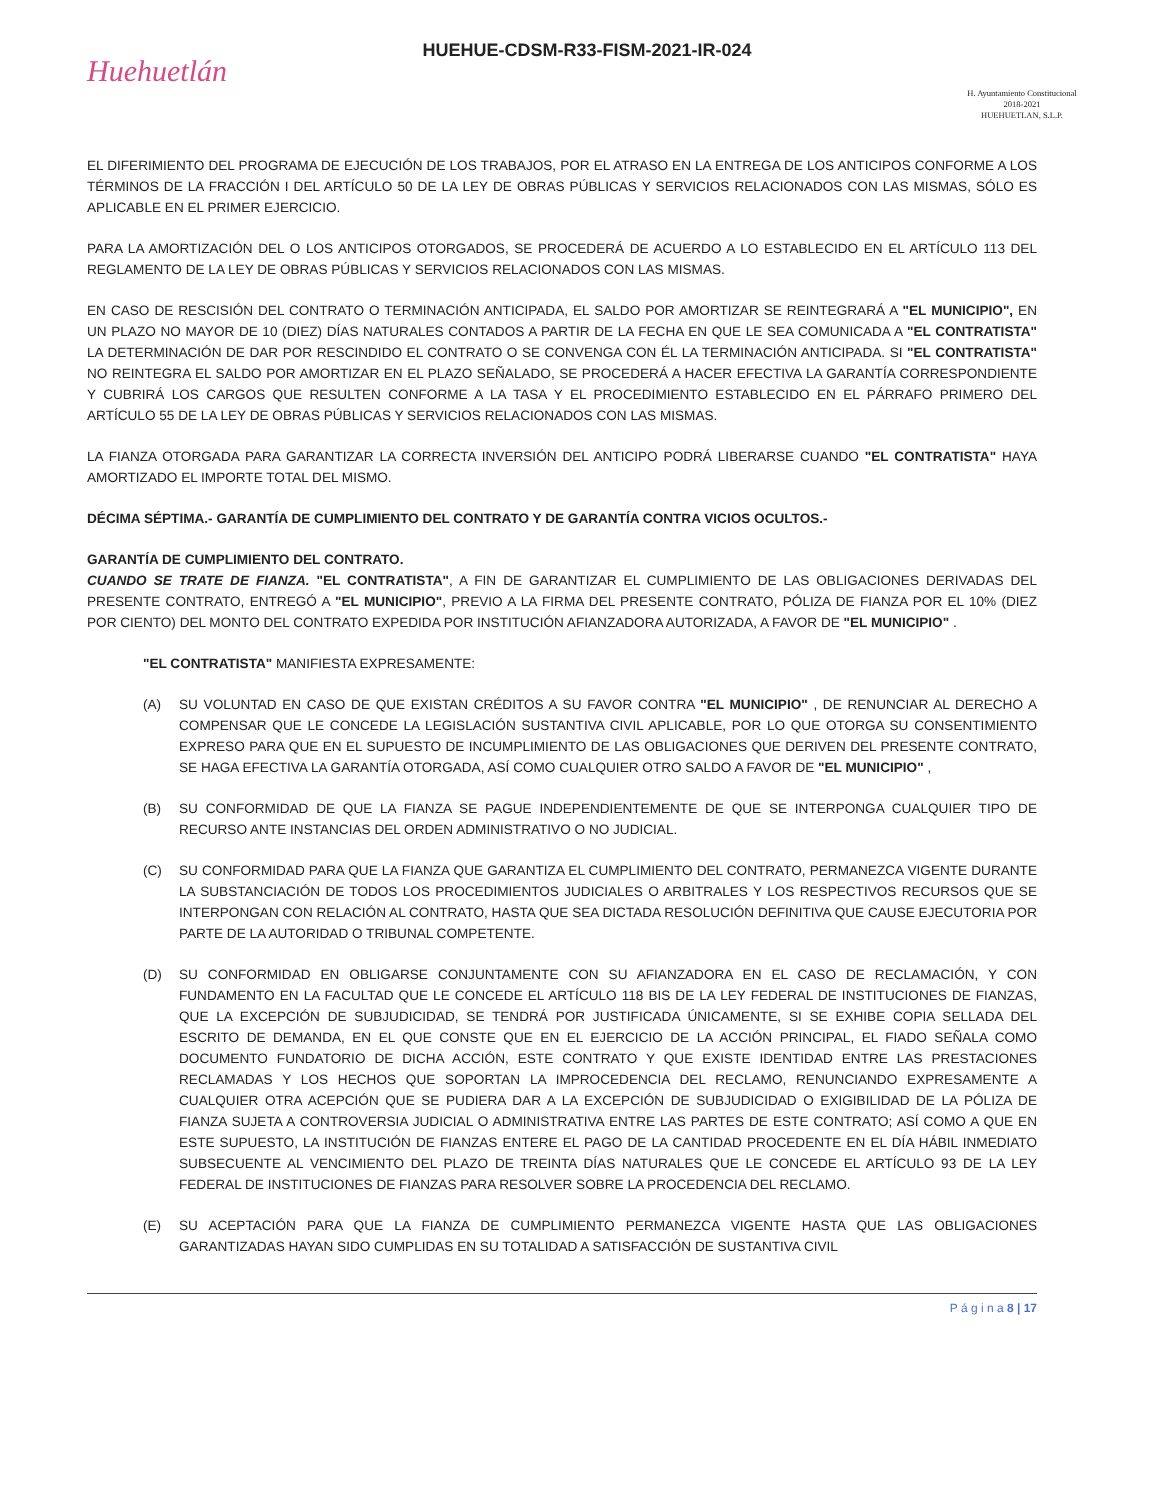Huehuetlán
HUEHUE-CDSM-R33-FISM-2021-IR-024
H. Ayuntamiento Constitucional
2018-2021
HUEHUETLAN, S.L.P.
EL DIFERIMIENTO DEL PROGRAMA DE EJECUCIÓN DE LOS TRABAJOS, POR EL ATRASO EN LA ENTREGA DE LOS ANTICIPOS CONFORME A LOS TÉRMINOS DE LA FRACCIÓN I DEL ARTÍCULO 50 DE LA LEY DE OBRAS PÚBLICAS Y SERVICIOS RELACIONADOS CON LAS MISMAS, SÓLO ES APLICABLE EN EL PRIMER EJERCICIO.
PARA LA AMORTIZACIÓN DEL O LOS ANTICIPOS OTORGADOS, SE PROCEDERÁ DE ACUERDO A LO ESTABLECIDO EN EL ARTÍCULO 113 DEL REGLAMENTO DE LA LEY DE OBRAS PÚBLICAS Y SERVICIOS RELACIONADOS CON LAS MISMAS.
EN CASO DE RESCISIÓN DEL CONTRATO O TERMINACIÓN ANTICIPADA, EL SALDO POR AMORTIZAR SE REINTEGRARÁ A "EL MUNICIPIO", EN UN PLAZO NO MAYOR DE 10 (DIEZ) DÍAS NATURALES CONTADOS A PARTIR DE LA FECHA EN QUE LE SEA COMUNICADA A "EL CONTRATISTA" LA DETERMINACIÓN DE DAR POR RESCINDIDO EL CONTRATO O SE CONVENGA CON ÉL LA TERMINACIÓN ANTICIPADA. SI "EL CONTRATISTA" NO REINTEGRA EL SALDO POR AMORTIZAR EN EL PLAZO SEÑALADO, SE PROCEDERÁ A HACER EFECTIVA LA GARANTÍA CORRESPONDIENTE Y CUBRIRÁ LOS CARGOS QUE RESULTEN CONFORME A LA TASA Y EL PROCEDIMIENTO ESTABLECIDO EN EL PÁRRAFO PRIMERO DEL ARTÍCULO 55 DE LA LEY DE OBRAS PÚBLICAS Y SERVICIOS RELACIONADOS CON LAS MISMAS.
LA FIANZA OTORGADA PARA GARANTIZAR LA CORRECTA INVERSIÓN DEL ANTICIPO PODRÁ LIBERARSE CUANDO "EL CONTRATISTA" HAYA AMORTIZADO EL IMPORTE TOTAL DEL MISMO.
DÉCIMA SÉPTIMA.- GARANTÍA DE CUMPLIMIENTO DEL CONTRATO Y DE GARANTÍA CONTRA VICIOS OCULTOS.-
GARANTÍA DE CUMPLIMIENTO DEL CONTRATO.
CUANDO SE TRATE DE FIANZA. "EL CONTRATISTA", A FIN DE GARANTIZAR EL CUMPLIMIENTO DE LAS OBLIGACIONES DERIVADAS DEL PRESENTE CONTRATO, ENTREGÓ A "EL MUNICIPIO", PREVIO A LA FIRMA DEL PRESENTE CONTRATO, PÓLIZA DE FIANZA POR EL 10% (DIEZ POR CIENTO) DEL MONTO DEL CONTRATO EXPEDIDA POR INSTITUCIÓN AFIANZADORA AUTORIZADA, A FAVOR DE "EL MUNICIPIO" .
"EL CONTRATISTA" MANIFIESTA EXPRESAMENTE:
(A) SU VOLUNTAD EN CASO DE QUE EXISTAN CRÉDITOS A SU FAVOR CONTRA "EL MUNICIPIO" , DE RENUNCIAR AL DERECHO A COMPENSAR QUE LE CONCEDE LA LEGISLACIÓN SUSTANTIVA CIVIL APLICABLE, POR LO QUE OTORGA SU CONSENTIMIENTO EXPRESO PARA QUE EN EL SUPUESTO DE INCUMPLIMIENTO DE LAS OBLIGACIONES QUE DERIVEN DEL PRESENTE CONTRATO, SE HAGA EFECTIVA LA GARANTÍA OTORGADA, ASÍ COMO CUALQUIER OTRO SALDO A FAVOR DE "EL MUNICIPIO" ,
(B) SU CONFORMIDAD DE QUE LA FIANZA SE PAGUE INDEPENDIENTEMENTE DE QUE SE INTERPONGA CUALQUIER TIPO DE RECURSO ANTE INSTANCIAS DEL ORDEN ADMINISTRATIVO O NO JUDICIAL.
(C) SU CONFORMIDAD PARA QUE LA FIANZA QUE GARANTIZA EL CUMPLIMIENTO DEL CONTRATO, PERMANEZCA VIGENTE DURANTE LA SUBSTANCIACIÓN DE TODOS LOS PROCEDIMIENTOS JUDICIALES O ARBITRALES Y LOS RESPECTIVOS RECURSOS QUE SE INTERPONGAN CON RELACIÓN AL CONTRATO, HASTA QUE SEA DICTADA RESOLUCIÓN DEFINITIVA QUE CAUSE EJECUTORIA POR PARTE DE LA AUTORIDAD O TRIBUNAL COMPETENTE.
(D) SU CONFORMIDAD EN OBLIGARSE CONJUNTAMENTE CON SU AFIANZADORA EN EL CASO DE RECLAMACIÓN, Y CON FUNDAMENTO EN LA FACULTAD QUE LE CONCEDE EL ARTÍCULO 118 BIS DE LA LEY FEDERAL DE INSTITUCIONES DE FIANZAS, QUE LA EXCEPCIÓN DE SUBJUDICIDAD, SE TENDRÁ POR JUSTIFICADA ÚNICAMENTE, SI SE EXHIBE COPIA SELLADA DEL ESCRITO DE DEMANDA, EN EL QUE CONSTE QUE EN EL EJERCICIO DE LA ACCIÓN PRINCIPAL, EL FIADO SEÑALA COMO DOCUMENTO FUNDATORIO DE DICHA ACCIÓN, ESTE CONTRATO Y QUE EXISTE IDENTIDAD ENTRE LAS PRESTACIONES RECLAMADAS Y LOS HECHOS QUE SOPORTAN LA IMPROCEDENCIA DEL RECLAMO, RENUNCIANDO EXPRESAMENTE A CUALQUIER OTRA ACEPCIÓN QUE SE PUDIERA DAR A LA EXCEPCIÓN DE SUBJUDICIDAD O EXIGIBILIDAD DE LA PÓLIZA DE FIANZA SUJETA A CONTROVERSIA JUDICIAL O ADMINISTRATIVA ENTRE LAS PARTES DE ESTE CONTRATO; ASÍ COMO A QUE EN ESTE SUPUESTO, LA INSTITUCIÓN DE FIANZAS ENTERE EL PAGO DE LA CANTIDAD PROCEDENTE EN EL DÍA HÁBIL INMEDIATO SUBSECUENTE AL VENCIMIENTO DEL PLAZO DE TREINTA DÍAS NATURALES QUE LE CONCEDE EL ARTÍCULO 93 DE LA LEY FEDERAL DE INSTITUCIONES DE FIANZAS PARA RESOLVER SOBRE LA PROCEDENCIA DEL RECLAMO.
(E) SU ACEPTACIÓN PARA QUE LA FIANZA DE CUMPLIMIENTO PERMANEZCA VIGENTE HASTA QUE LAS OBLIGACIONES GARANTIZADAS HAYAN SIDO CUMPLIDAS EN SU TOTALIDAD A SATISFACCIÓN DE SUSTANTIVA CIVIL
P á g i n a 8 | 17